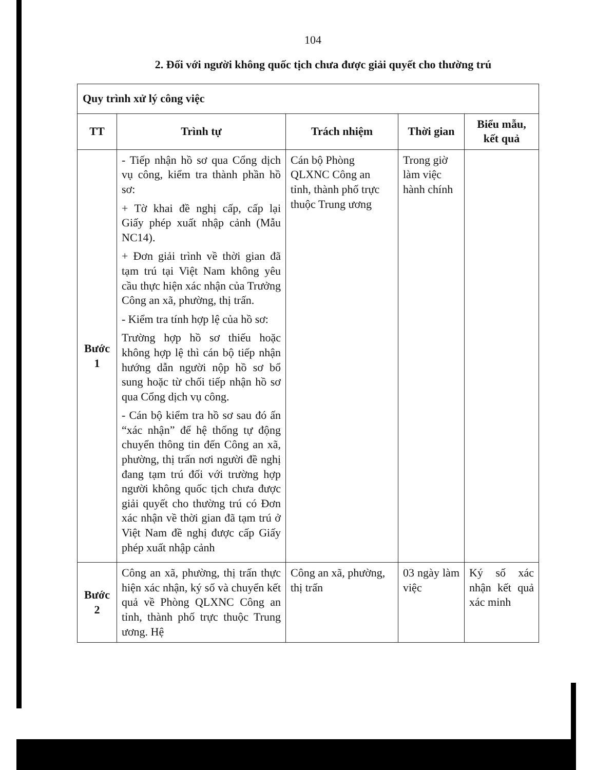104
2. Đối với người không quốc tịch chưa được giải quyết cho thường trú
| Quy trình xử lý công việc | | | | |
| TT | Trình tự | Trách nhiệm | Thời gian | Biểu mẫu, kết quả |
| Bước 1 | - Tiếp nhận hồ sơ qua Cổng dịch vụ công, kiểm tra thành phần hồ sơ: + Tờ khai đề nghị cấp, cấp lại Giấy phép xuất nhập cảnh (Mẫu NC14). + Đơn giải trình về thời gian đã tạm trú tại Việt Nam không yêu cầu thực hiện xác nhận của Trưởng Công an xã, phường, thị trấn. - Kiểm tra tính hợp lệ của hồ sơ: Trường hợp hồ sơ thiếu hoặc không hợp lệ thì cán bộ tiếp nhận hướng dẫn người nộp hồ sơ bổ sung hoặc từ chối tiếp nhận hồ sơ qua Cổng dịch vụ công. - Cán bộ kiểm tra hồ sơ sau đó ấn “xác nhận” để hệ thống tự động chuyển thông tin đến Công an xã, phường, thị trấn nơi người đề nghị đang tạm trú đối với trường hợp người không quốc tịch chưa được giải quyết cho thường trú có Đơn xác nhận về thời gian đã tạm trú ở Việt Nam đề nghị được cấp Giấy phép xuất nhập cảnh | Cán bộ Phòng QLXNC Công an tỉnh, thành phố trực thuộc Trung ương | Trong giờ làm việc hành chính | |
| Bước 2 | Công an xã, phường, thị trấn thực hiện xác nhận, ký số và chuyển kết quả về Phòng QLXNC Công an tỉnh, thành phố trực thuộc Trung ương. Hệ | Công an xã, phường, thị trấn | 03 ngày làm việc | Ký số xác nhận kết quả xác minh |